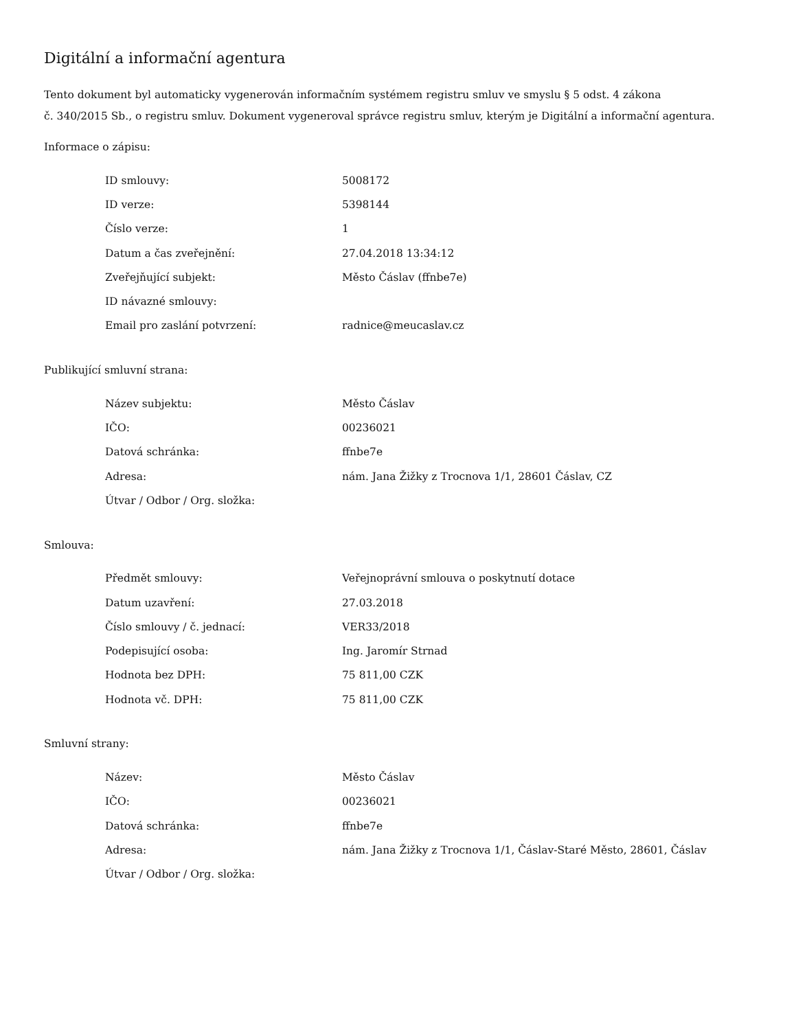Digitální a informační agentura
Tento dokument byl automaticky vygenerován informačním systémem registru smluv ve smyslu § 5 odst. 4 zákona
č. 340/2015 Sb., o registru smluv. Dokument vygeneroval správce registru smluv, kterým je Digitální a informační agentura.
Informace o zápisu:
| ID smlouvy: | 5008172 |
| ID verze: | 5398144 |
| Číslo verze: | 1 |
| Datum a čas zveřejnění: | 27.04.2018 13:34:12 |
| Zveřejňující subjekt: | Město Čáslav (ffnbe7e) |
| ID návazné smlouvy: | |
| Email pro zaslání potvrzení: | radnice@meucaslav.cz |
Publikující smluvní strana:
| Název subjektu: | Město Čáslav |
| IČO: | 00236021 |
| Datová schránka: | ffnbe7e |
| Adresa: | nám. Jana Žižky z Trocnova 1/1, 28601 Čáslav, CZ |
| Útvar / Odbor / Org. složka: | |
Smlouva:
| Předmět smlouvy: | Veřejnoprávní smlouva o poskytnutí dotace |
| Datum uzavření: | 27.03.2018 |
| Číslo smlouvy / č. jednací: | VER33/2018 |
| Podepisující osoba: | Ing. Jaromír Strnad |
| Hodnota bez DPH: | 75 811,00 CZK |
| Hodnota vč. DPH: | 75 811,00 CZK |
Smluvní strany:
| Název: | Město Čáslav |
| IČO: | 00236021 |
| Datová schránka: | ffnbe7e |
| Adresa: | nám. Jana Žižky z Trocnova 1/1, Čáslav-Staré Město, 28601, Čáslav |
| Útvar / Odbor / Org. složka: | |